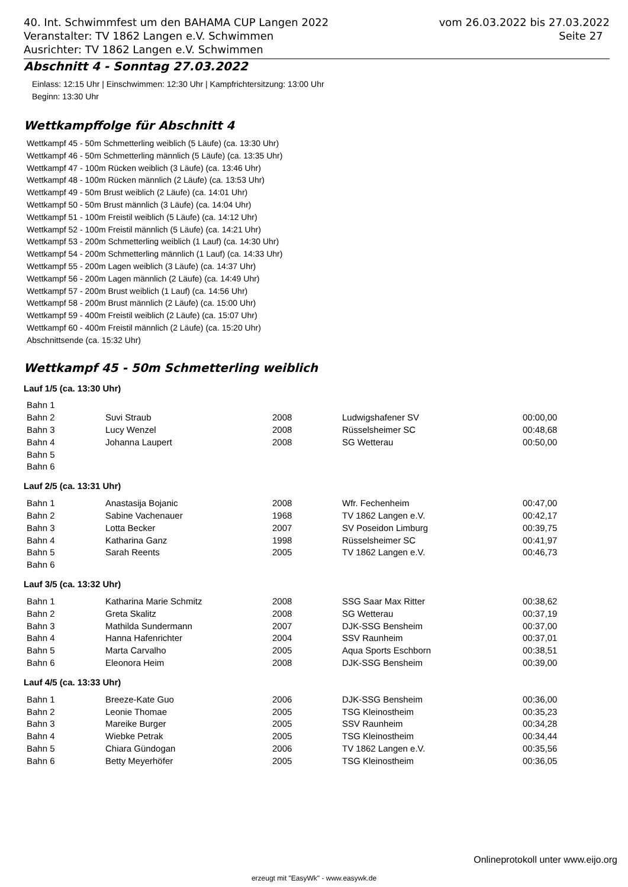vom 26.03.2022 bis 27.03.2022
Seite 27
40. Int. Schwimmfest um den BAHAMA CUP Langen 2022
Veranstalter: TV 1862 Langen e.V. Schwimmen
Ausrichter: TV 1862 Langen e.V. Schwimmen
Abschnitt 4 - Sonntag 27.03.2022
Einlass: 12:15 Uhr | Einschwimmen: 12:30 Uhr | Kampfrichtersitzung: 13:00 Uhr
Beginn: 13:30 Uhr
Wettkampffolge für Abschnitt 4
Wettkampf 45 - 50m Schmetterling weiblich (5 Läufe) (ca. 13:30 Uhr)
Wettkampf 46 - 50m Schmetterling männlich (5 Läufe) (ca. 13:35 Uhr)
Wettkampf 47 - 100m Rücken weiblich (3 Läufe) (ca. 13:46 Uhr)
Wettkampf 48 - 100m Rücken männlich (2 Läufe) (ca. 13:53 Uhr)
Wettkampf 49 - 50m Brust weiblich (2 Läufe) (ca. 14:01 Uhr)
Wettkampf 50 - 50m Brust männlich (3 Läufe) (ca. 14:04 Uhr)
Wettkampf 51 - 100m Freistil weiblich (5 Läufe) (ca. 14:12 Uhr)
Wettkampf 52 - 100m Freistil männlich (5 Läufe) (ca. 14:21 Uhr)
Wettkampf 53 - 200m Schmetterling weiblich (1 Lauf) (ca. 14:30 Uhr)
Wettkampf 54 - 200m Schmetterling männlich (1 Lauf) (ca. 14:33 Uhr)
Wettkampf 55 - 200m Lagen weiblich (3 Läufe) (ca. 14:37 Uhr)
Wettkampf 56 - 200m Lagen männlich (2 Läufe) (ca. 14:49 Uhr)
Wettkampf 57 - 200m Brust weiblich (1 Lauf) (ca. 14:56 Uhr)
Wettkampf 58 - 200m Brust männlich (2 Läufe) (ca. 15:00 Uhr)
Wettkampf 59 - 400m Freistil weiblich (2 Läufe) (ca. 15:07 Uhr)
Wettkampf 60 - 400m Freistil männlich (2 Läufe) (ca. 15:20 Uhr)
Abschnittsende (ca. 15:32 Uhr)
Wettkampf 45 - 50m Schmetterling weiblich
Lauf 1/5 (ca. 13:30 Uhr)
| Bahn 1 | | | | |
| Bahn 2 | Suvi Straub | 2008 | Ludwigshafener SV | 00:00,00 |
| Bahn 3 | Lucy Wenzel | 2008 | Rüsselsheimer SC | 00:48,68 |
| Bahn 4 | Johanna Laupert | 2008 | SG Wetterau | 00:50,00 |
| Bahn 5 | | | | |
| Bahn 6 | | | | |
Lauf 2/5 (ca. 13:31 Uhr)
| Bahn 1 | Anastasija Bojanic | 2008 | Wfr. Fechenheim | 00:47,00 |
| Bahn 2 | Sabine Vachenauer | 1968 | TV 1862 Langen e.V. | 00:42,17 |
| Bahn 3 | Lotta Becker | 2007 | SV Poseidon Limburg | 00:39,75 |
| Bahn 4 | Katharina Ganz | 1998 | Rüsselsheimer SC | 00:41,97 |
| Bahn 5 | Sarah Reents | 2005 | TV 1862 Langen e.V. | 00:46,73 |
| Bahn 6 | | | | |
Lauf 3/5 (ca. 13:32 Uhr)
| Bahn 1 | Katharina Marie Schmitz | 2008 | SSG Saar Max Ritter | 00:38,62 |
| Bahn 2 | Greta Skalitz | 2008 | SG Wetterau | 00:37,19 |
| Bahn 3 | Mathilda Sundermann | 2007 | DJK-SSG Bensheim | 00:37,00 |
| Bahn 4 | Hanna Hafenrichter | 2004 | SSV Raunheim | 00:37,01 |
| Bahn 5 | Marta Carvalho | 2005 | Aqua Sports Eschborn | 00:38,51 |
| Bahn 6 | Eleonora Heim | 2008 | DJK-SSG Bensheim | 00:39,00 |
Lauf 4/5 (ca. 13:33 Uhr)
| Bahn 1 | Breeze-Kate Guo | 2006 | DJK-SSG Bensheim | 00:36,00 |
| Bahn 2 | Leonie Thomae | 2005 | TSG Kleinostheim | 00:35,23 |
| Bahn 3 | Mareike Burger | 2005 | SSV Raunheim | 00:34,28 |
| Bahn 4 | Wiebke Petrak | 2005 | TSG Kleinostheim | 00:34,44 |
| Bahn 5 | Chiara Gündogan | 2006 | TV 1862 Langen e.V. | 00:35,56 |
| Bahn 6 | Betty Meyerhöfer | 2005 | TSG Kleinostheim | 00:36,05 |
Onlineprotokoll unter www.eijo.org
erzeugt mit "EasyWk" - www.easywk.de